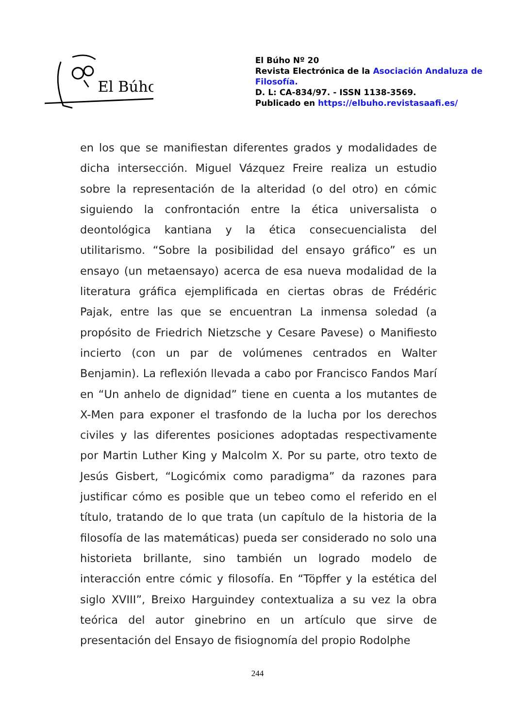El Búho
El Búho Nº 20
Revista Electrónica de la Asociación Andaluza de Filosofía.
D. L: CA-834/97. - ISSN 1138-3569.
Publicado en https://elbuho.revistasaafi.es/
en los que se manifiestan diferentes grados y modalidades de dicha intersección. Miguel Vázquez Freire realiza un estudio sobre la representación de la alteridad (o del otro) en cómic siguiendo la confrontación entre la ética universalista o deontológica kantiana y la ética consecuencialista del utilitarismo. “Sobre la posibilidad del ensayo gráfico” es un ensayo (un metaensayo) acerca de esa nueva modalidad de la literatura gráfica ejemplificada en ciertas obras de Frédéric Pajak, entre las que se encuentran La inmensa soledad (a propósito de Friedrich Nietzsche y Cesare Pavese) o Manifiesto incierto (con un par de volúmenes centrados en Walter Benjamin). La reflexión llevada a cabo por Francisco Fandos Marí en “Un anhelo de dignidad” tiene en cuenta a los mutantes de X-Men para exponer el trasfondo de la lucha por los derechos civiles y las diferentes posiciones adoptadas respectivamente por Martin Luther King y Malcolm X. Por su parte, otro texto de Jesús Gisbert, “Logicómix como paradigma” da razones para justificar cómo es posible que un tebeo como el referido en el título, tratando de lo que trata (un capítulo de la historia de la filosofía de las matemáticas) pueda ser considerado no solo una historieta brillante, sino también un logrado modelo de interacción entre cómic y filosofía. En “Töpffer y la estética del siglo XVIII”, Breixo Harguindey contextualiza a su vez la obra teórica del autor ginebrino en un artículo que sirve de presentación del Ensayo de fisiognomía del propio Rodolphe
244